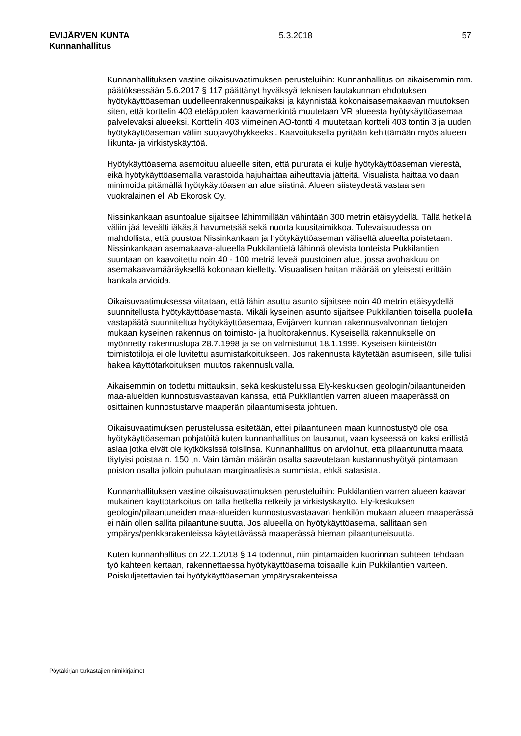EVIJÄRVEN KUNTA 5.3.2018 57
Kunnanhallitus
Kunnanhallituksen vastine oikaisuvaatimuksen perusteluihin: Kunnanhallitus on aikaisemmin mm. päätöksessään 5.6.2017 § 117 päättänyt hyväksyä teknisen lautakunnan ehdotuksen hyötykäyttöaseman uudelleenrakennuspaikaksi ja käynnistää kokonaisasemakaavan muutoksen siten, että korttelin 403 eteläpuolen kaavamerkintä muutetaan VR alueesta hyötykäyttöasemaa palvelevaksi alueeksi. Korttelin 403 viimeinen AO-tontti 4 muutetaan kortteli 403 tontin 3 ja uuden hyötykäyttöaseman väliin suojavyöhykkeeksi. Kaavoituksella pyritään kehittämään myös alueen liikunta- ja virkistyskäyttöä.
Hyötykäyttöasema asemoituu alueelle siten, että pururata ei kulje hyötykäyttöaseman vierestä, eikä hyötykäyttöasemalla varastoida hajuhaittaa aiheuttavia jätteitä. Visualista haittaa voidaan minimoida pitämällä hyötykäyttöaseman alue siistinä. Alueen siisteydestä vastaa sen vuokralainen eli Ab Ekorosk Oy.
Nissinkankaan asuntoalue sijaitsee lähimmillään vähintään 300 metrin etäisyydellä. Tällä hetkellä väliin jää leveälti iäkästä havumetsää sekä nuorta kuusitaimikkoa. Tulevaisuudessa on mahdollista, että puustoa Nissinkankaan ja hyötykäyttöaseman väliseltä alueelta poistetaan. Nissinkankaan asemakaava-alueella Pukkilantietä lähinnä olevista tonteista Pukkilantien suuntaan on kaavoitettu noin 40 - 100 metriä leveä puustoinen alue, jossa avohakkuu on asemakaavamääräyksellä kokonaan kielletty. Visuaalisen haitan määrää on yleisesti erittäin hankala arvioida.
Oikaisuvaatimuksessa viitataan, että lähin asuttu asunto sijaitsee noin 40 metrin etäisyydellä suunnitellusta hyötykäyttöasemasta. Mikäli kyseinen asunto sijaitsee Pukkilantien toisella puolella vastapäätä suunniteltua hyötykäyttöasemaa, Evijärven kunnan rakennusvalvonnan tietojen mukaan kyseinen rakennus on toimisto- ja huoltorakennus. Kyseisellä rakennukselle on myönnetty rakennuslupa 28.7.1998 ja se on valmistunut 18.1.1999. Kyseisen kiinteistön toimistotiloja ei ole luvitettu asumistarkoitukseen. Jos rakennusta käytetään asumiseen, sille tulisi hakea käyttötarkoituksen muutos rakennusluvalla.
Aikaisemmin on todettu mittauksin, sekä keskusteluissa Ely-keskuksen geologin/pilaantuneiden maa-alueiden kunnostusvastaavan kanssa, että Pukkilantien varren alueen maaperässä on osittainen kunnostustarve maaperän pilaantumisesta johtuen.
Oikaisuvaatimuksen perustelussa esitetään, ettei pilaantuneen maan kunnostustyö ole osa hyötykäyttöaseman pohjatöitä kuten kunnanhallitus on lausunut, vaan kyseessä on kaksi erillistä asiaa jotka eivät ole kytköksissä toisiinsa. Kunnanhallitus on arvioinut, että pilaantunutta maata täytyisi poistaa n. 150 tn. Vain tämän määrän osalta saavutetaan kustannushyötyä pintamaan poiston osalta jolloin puhutaan marginaalisista summista, ehkä satasista.
Kunnanhallituksen vastine oikaisuvaatimuksen perusteluihin: Pukkilantien varren alueen kaavan mukainen käyttötarkoitus on tällä hetkellä retkeily ja virkistyskäyttö. Ely-keskuksen geologin/pilaantuneiden maa-alueiden kunnostusvastaavan henkilön mukaan alueen maaperässä ei näin ollen sallita pilaantuneisuutta. Jos alueella on hyötykäyttöasema, sallitaan sen ympärys/penkkarakenteissa käytettävässä maaperässä hieman pilaantuneisuutta.
Kuten kunnanhallitus on 22.1.2018 § 14 todennut, niin pintamaiden kuorinnan suhteen tehdään työ kahteen kertaan, rakennettaessa hyötykäyttöasema toisaalle kuin Pukkilantien varteen. Poiskuljetettavien tai hyötykäyttöaseman ympärysrakenteissa
Pöytäkirjan tarkastajien nimikirjaimet